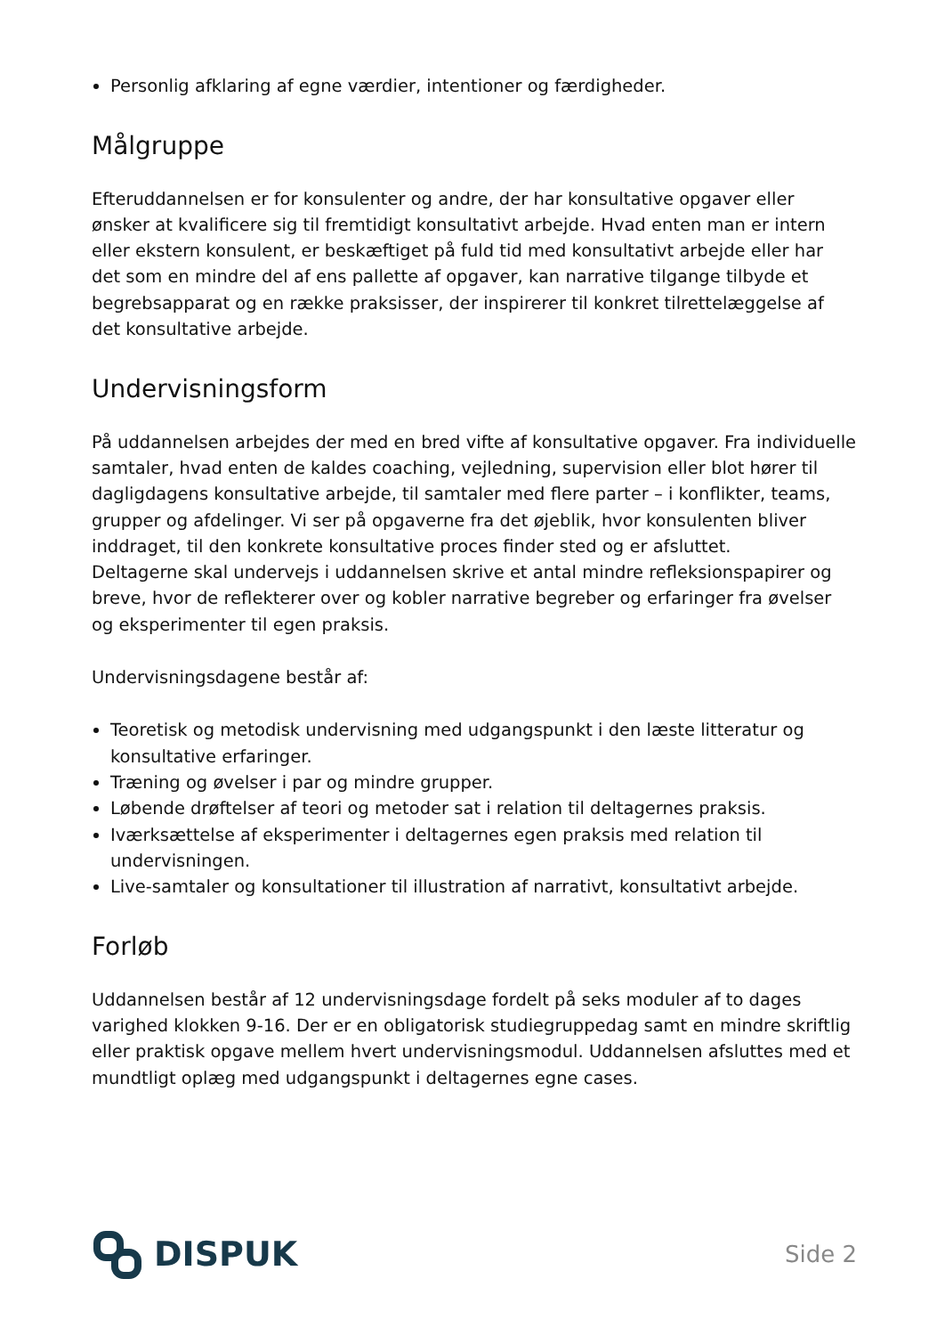Personlig afklaring af egne værdier, intentioner og færdigheder.
Målgruppe
Efteruddannelsen er for konsulenter og andre, der har konsultative opgaver eller ønsker at kvalificere sig til fremtidigt konsultativt arbejde. Hvad enten man er intern eller ekstern konsulent, er beskæftiget på fuld tid med konsultativt arbejde eller har det som en mindre del af ens pallette af opgaver, kan narrative tilgange tilbyde et begrebsapparat og en række praksisser, der inspirerer til konkret tilrettelæggelse af det konsultative arbejde.
Undervisningsform
På uddannelsen arbejdes der med en bred vifte af konsultative opgaver. Fra individuelle samtaler, hvad enten de kaldes coaching, vejledning, supervision eller blot hører til dagligdagens konsultative arbejde, til samtaler med flere parter – i konflikter, teams, grupper og afdelinger. Vi ser på opgaverne fra det øjeblik, hvor konsulenten bliver inddraget, til den konkrete konsultative proces finder sted og er afsluttet.
Deltagerne skal undervejs i uddannelsen skrive et antal mindre refleksionspapirer og breve, hvor de reflekterer over og kobler narrative begreber og erfaringer fra øvelser og eksperimenter til egen praksis.
Undervisningsdagene består af:
Teoretisk og metodisk undervisning med udgangspunkt i den læste litteratur og konsultative erfaringer.
Træning og øvelser i par og mindre grupper.
Løbende drøftelser af teori og metoder sat i relation til deltagernes praksis.
Iværksættelse af eksperimenter i deltagernes egen praksis med relation til undervisningen.
Live-samtaler og konsultationer til illustration af narrativt, konsultativt arbejde.
Forløb
Uddannelsen består af 12 undervisningsdage fordelt på seks moduler af to dages varighed klokken 9-16. Der er en obligatorisk studiegruppedag samt en mindre skriftlig eller praktisk opgave mellem hvert undervisningsmodul. Uddannelsen afsluttes med et mundtligt oplæg med udgangspunkt i deltagernes egne cases.
DISPUK
Side 2